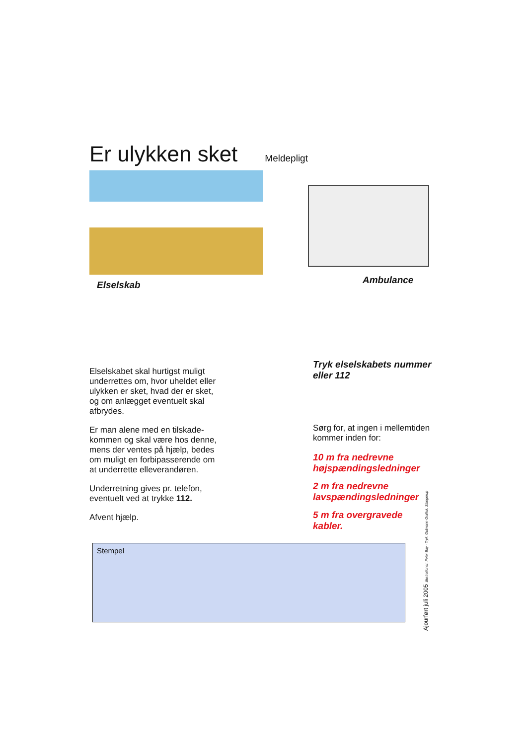Er ulykken sket
Meldepligt
Elselskab Ambulance
Elselskabet skal hurtigst muligt underrettes om, hvor uheldet eller ulykken er sket, hvad der er sket, og om anlægget eventuelt skal afbrydes.
Er man alene med en tilskade-kommen og skal være hos denne, mens der ventes på hjælp, bedes om muligt en forbipasserende om at underrette elleverandøren.
Underretning gives pr. telefon, eventuelt ved at trykke 112.
Afvent hjælp.
Tryk elselskabets nummer eller 112
Sørg for, at ingen i mellemtiden kommer inden for:
10 m fra nedrevne højspændingsledninger
2 m fra nedrevne lavspændingsledninger
5 m fra overgravede kabler.
Stempel
Ajourført juli 2005 Illustrationer: Peter Bay · Tryk: Gulmann Grafisk, Slangerup